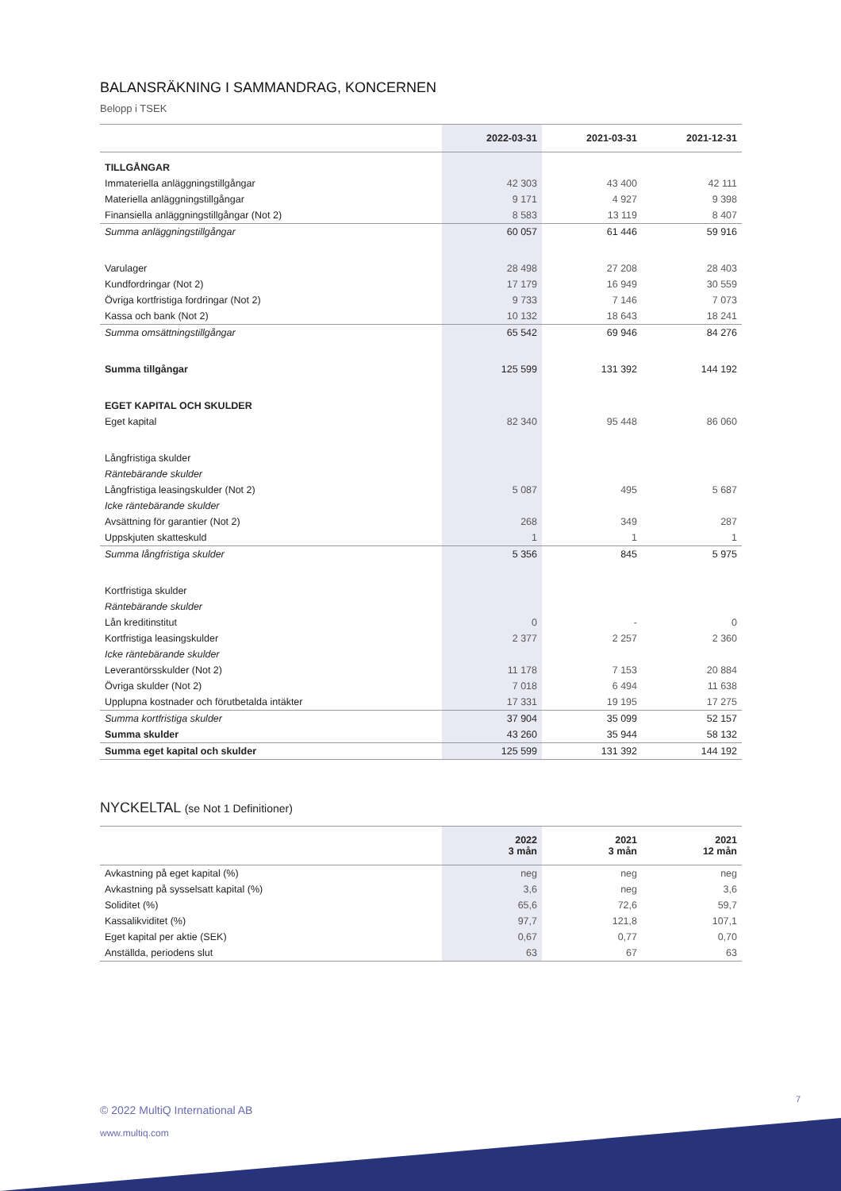BALANSRÄKNING I SAMMANDRAG, KONCERNEN
Belopp i TSEK
| | 2022-03-31 | 2021-03-31 | 2021-12-31 |
| --- | --- | --- | --- |
| TILLGÅNGAR | | | |
| Immateriella anläggningstillgångar | 42 303 | 43 400 | 42 111 |
| Materiella anläggningstillgångar | 9 171 | 4 927 | 9 398 |
| Finansiella anläggningstillgångar (Not 2) | 8 583 | 13 119 | 8 407 |
| Summa anläggningstillgångar | 60 057 | 61 446 | 59 916 |
| Varulager | 28 498 | 27 208 | 28 403 |
| Kundfordringar (Not 2) | 17 179 | 16 949 | 30 559 |
| Övriga kortfristiga fordringar (Not 2) | 9 733 | 7 146 | 7 073 |
| Kassa och bank (Not 2) | 10 132 | 18 643 | 18 241 |
| Summa omsättningstillgångar | 65 542 | 69 946 | 84 276 |
| Summa tillgångar | 125 599 | 131 392 | 144 192 |
| EGET KAPITAL OCH SKULDER | | | |
| Eget kapital | 82 340 | 95 448 | 86 060 |
| Långfristiga skulder | | | |
| Räntebärande skulder | | | |
| Långfristiga leasingskulder (Not 2) | 5 087 | 495 | 5 687 |
| Icke räntebärande skulder | | | |
| Avsättning för garantier (Not 2) | 268 | 349 | 287 |
| Uppskjuten skatteskuld | 1 | 1 | 1 |
| Summa långfristiga skulder | 5 356 | 845 | 5 975 |
| Kortfristiga skulder | | | |
| Räntebärande skulder | | | |
| Lån kreditinstitut | 0 | - | 0 |
| Kortfristiga leasingskulder | 2 377 | 2 257 | 2 360 |
| Icke räntebärande skulder | | | |
| Leverantörsskulder (Not 2) | 11 178 | 7 153 | 20 884 |
| Övriga skulder (Not 2) | 7 018 | 6 494 | 11 638 |
| Upplupna kostnader och förutbetalda intäkter | 17 331 | 19 195 | 17 275 |
| Summa kortfristiga skulder | 37 904 | 35 099 | 52 157 |
| Summa skulder | 43 260 | 35 944 | 58 132 |
| Summa eget kapital och skulder | 125 599 | 131 392 | 144 192 |
NYCKELTAL (se Not 1 Definitioner)
| | 2022 3 mån | 2021 3 mån | 2021 12 mån |
| --- | --- | --- | --- |
| Avkastning på eget kapital (%) | neg | neg | neg |
| Avkastning på sysselsatt kapital (%) | 3,6 | neg | 3,6 |
| Soliditet (%) | 65,6 | 72,6 | 59,7 |
| Kassalikviditet (%) | 97,7 | 121,8 | 107,1 |
| Eget kapital per aktie (SEK) | 0,67 | 0,77 | 0,70 |
| Anställda, periodens slut | 63 | 67 | 63 |
7
© 2022 MultiQ International AB
www.multiq.com